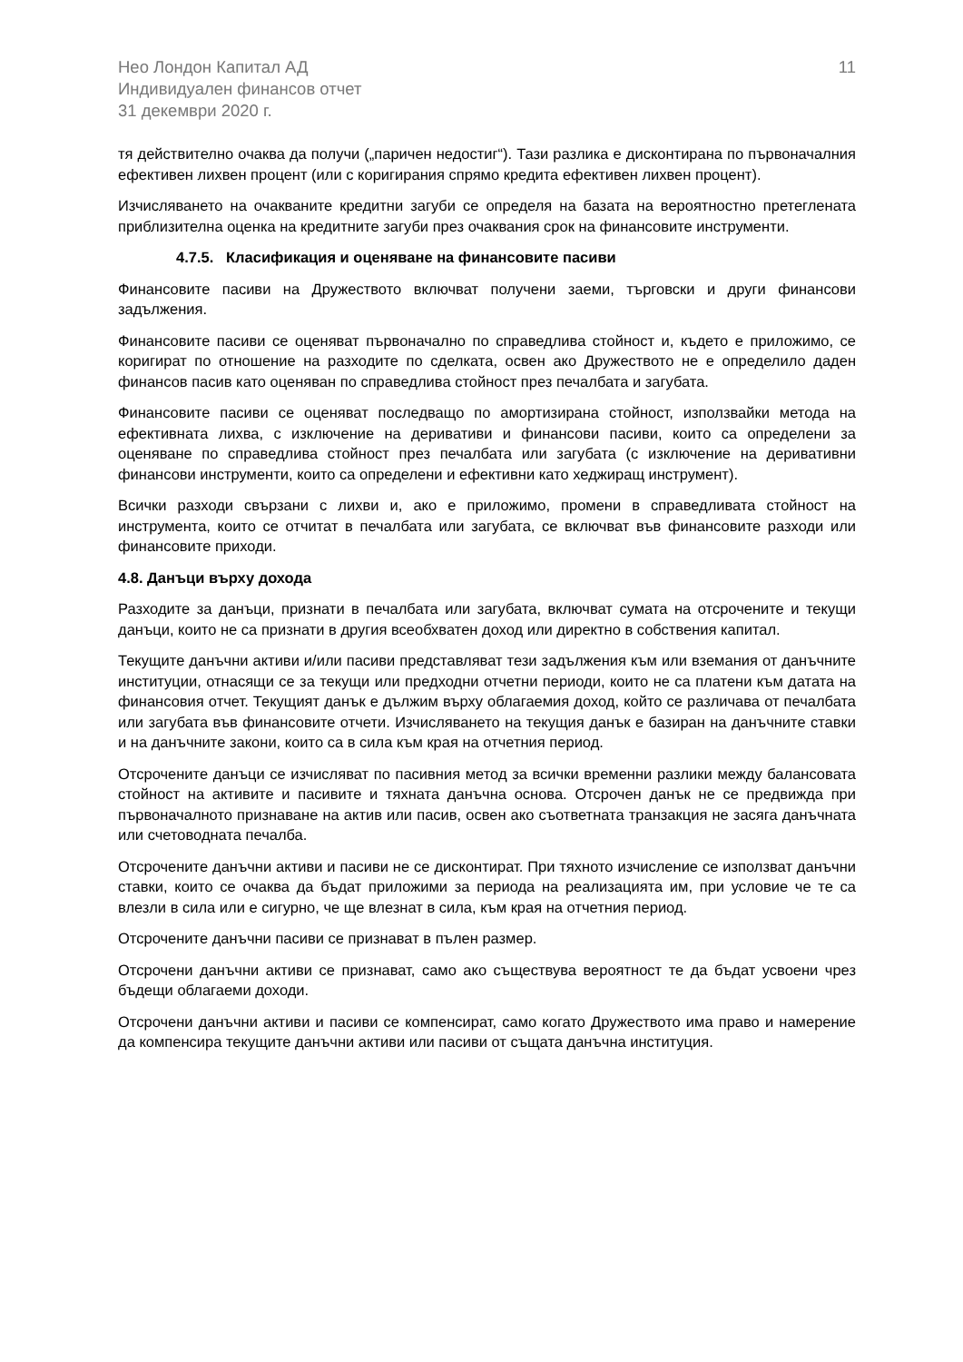Нео Лондон Капитал АД
Индивидуален финансов отчет
31 декември 2020 г.
11
тя действително очаква да получи („паричен недостиг“). Тази разлика е дисконтирана по първоначалния ефективен лихвен процент (или с коригирания спрямо кредита ефективен лихвен процент).
Изчисляването на очакваните кредитни загуби се определя на базата на вероятностно претеглената приблизителна оценка на кредитните загуби през очаквания срок на финансовите инструменти.
4.7.5. Класификация и оценяване на финансовите пасиви
Финансовите пасиви на Дружеството включват получени заеми, търговски и други финансови задължения.
Финансовите пасиви се оценяват първоначално по справедлива стойност и, където е приложимо, се коригират по отношение на разходите по сделката, освен ако Дружеството не е определило даден финансов пасив като оценяван по справедлива стойност през печалбата и загубата.
Финансовите пасиви се оценяват последващо по амортизирана стойност, използвайки метода на ефективната лихва, с изключение на деривативи и финансови пасиви, които са определени за оценяване по справедлива стойност през печалбата или загубата (с изключение на деривативни финансови инструменти, които са определени и ефективни като хеджиращ инструмент).
Всички разходи свързани с лихви и, ако е приложимо, промени в справедливата стойност на инструмента, които се отчитат в печалбата или загубата, се включват във финансовите разходи или финансовите приходи.
4.8. Данъци върху дохода
Разходите за данъци, признати в печалбата или загубата, включват сумата на отсрочените и текущи данъци, които не са признати в другия всеобхватен доход или директно в собствения капитал.
Текущите данъчни активи и/или пасиви представляват тези задължения към или вземания от данъчните институции, отнасящи се за текущи или предходни отчетни периоди, които не са платени към датата на финансовия отчет. Текущият данък е дължим върху облагаемия доход, който се различава от печалбата или загубата във финансовите отчети. Изчисляването на текущия данък е базиран на данъчните ставки и на данъчните закони, които са в сила към края на отчетния период.
Отсрочените данъци се изчисляват по пасивния метод за всички временни разлики между балансовата стойност на активите и пасивите и тяхната данъчна основа. Отсрочен данък не се предвижда при първоначалното признаване на актив или пасив, освен ако съответната транзакция не засяга данъчната или счетоводната печалба.
Отсрочените данъчни активи и пасиви не се дисконтират. При тяхното изчисление се използват данъчни ставки, които се очаква да бъдат приложими за периода на реализацията им, при условие че те са влезли в сила или е сигурно, че ще влезнат в сила, към края на отчетния период.
Отсрочените данъчни пасиви се признават в пълен размер.
Отсрочени данъчни активи се признават, само ако съществува вероятност те да бъдат усвоени чрез бъдещи облагаеми доходи.
Отсрочени данъчни активи и пасиви се компенсират, само когато Дружеството има право и намерение да компенсира текущите данъчни активи или пасиви от същата данъчна институция.